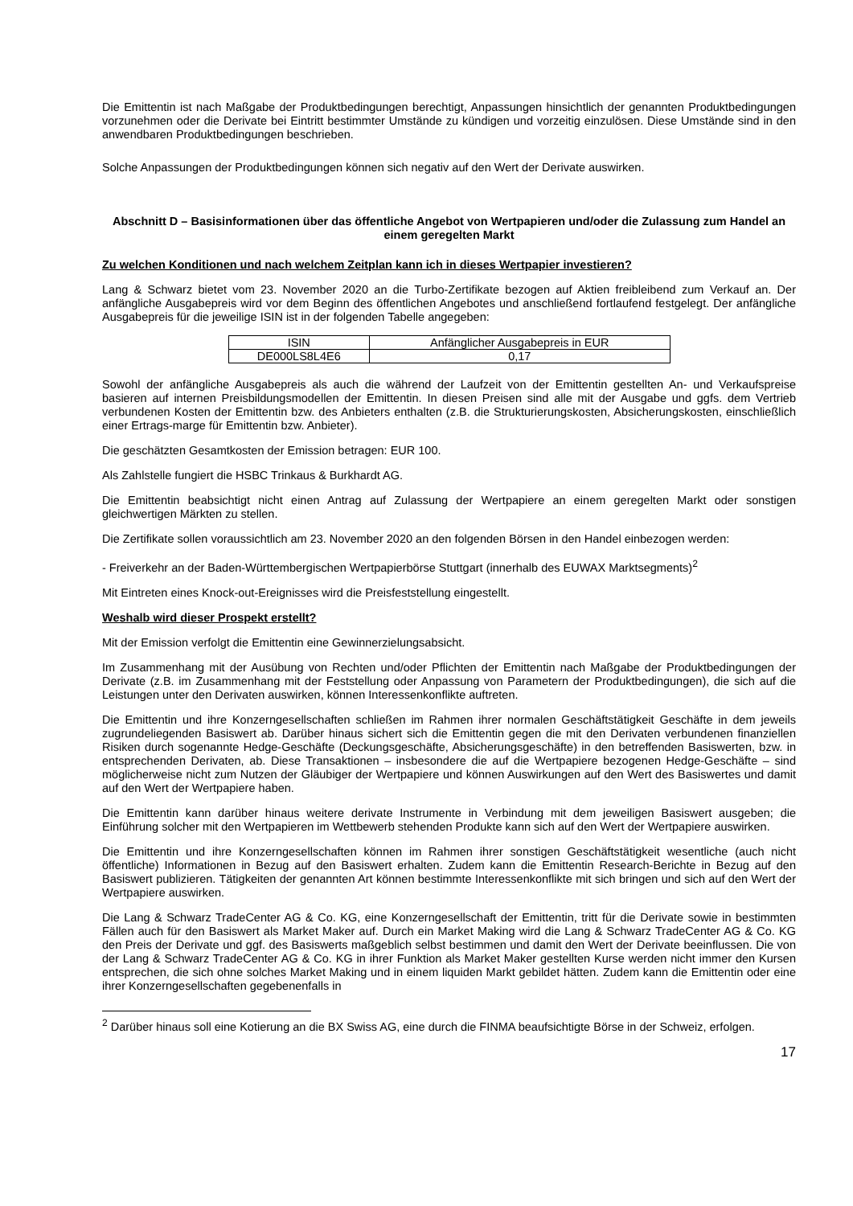Die Emittentin ist nach Maßgabe der Produktbedingungen berechtigt, Anpassungen hinsichtlich der genannten Produktbedingungen vorzunehmen oder die Derivate bei Eintritt bestimmter Umstände zu kündigen und vorzeitig einzulösen. Diese Umstände sind in den anwendbaren Produktbedingungen beschrieben.
Solche Anpassungen der Produktbedingungen können sich negativ auf den Wert der Derivate auswirken.
Abschnitt D – Basisinformationen über das öffentliche Angebot von Wertpapieren und/oder die Zulassung zum Handel an einem geregelten Markt
Zu welchen Konditionen und nach welchem Zeitplan kann ich in dieses Wertpapier investieren?
Lang & Schwarz bietet vom 23. November 2020 an die Turbo-Zertifikate bezogen auf Aktien freibleibend zum Verkauf an. Der anfängliche Ausgabepreis wird vor dem Beginn des öffentlichen Angebotes und anschließend fortlaufend festgelegt. Der anfängliche Ausgabepreis für die jeweilige ISIN ist in der folgenden Tabelle angegeben:
| ISIN | Anfänglicher Ausgabepreis in EUR |
| DE000LS8L4E6 | 0,17 |
Sowohl der anfängliche Ausgabepreis als auch die während der Laufzeit von der Emittentin gestellten An- und Verkaufspreise basieren auf internen Preisbildungsmodellen der Emittentin. In diesen Preisen sind alle mit der Ausgabe und ggfs. dem Vertrieb verbundenen Kosten der Emittentin bzw. des Anbieters enthalten (z.B. die Strukturierungskosten, Absicherungskosten, einschließlich einer Ertrags-marge für Emittentin bzw. Anbieter).
Die geschätzten Gesamtkosten der Emission betragen: EUR 100.
Als Zahlstelle fungiert die HSBC Trinkaus & Burkhardt AG.
Die Emittentin beabsichtigt nicht einen Antrag auf Zulassung der Wertpapiere an einem geregelten Markt oder sonstigen gleichwertigen Märkten zu stellen.
Die Zertifikate sollen voraussichtlich am 23. November 2020 an den folgenden Börsen in den Handel einbezogen werden:
- Freiverkehr an der Baden-Württembergischen Wertpapierbörse Stuttgart (innerhalb des EUWAX Marktsegments)<sup>2</sup>
Mit Eintreten eines Knock-out-Ereignisses wird die Preisfeststellung eingestellt.
Weshalb wird dieser Prospekt erstellt?
Mit der Emission verfolgt die Emittentin eine Gewinnerzielungsabsicht.
Im Zusammenhang mit der Ausübung von Rechten und/oder Pflichten der Emittentin nach Maßgabe der Produktbedingungen der Derivate (z.B. im Zusammenhang mit der Feststellung oder Anpassung von Parametern der Produktbedingungen), die sich auf die Leistungen unter den Derivaten auswirken, können Interessenkonflikte auftreten.
Die Emittentin und ihre Konzerngesellschaften schließen im Rahmen ihrer normalen Geschäftstätigkeit Geschäfte in dem jeweils zugrundeliegenden Basiswert ab. Darüber hinaus sichert sich die Emittentin gegen die mit den Derivaten verbundenen finanziellen Risiken durch sogenannte Hedge-Geschäfte (Deckungsgeschäfte, Absicherungsgeschäfte) in den betreffenden Basiswerten, bzw. in entsprechenden Derivaten, ab. Diese Transaktionen – insbesondere die auf die Wertpapiere bezogenen Hedge-Geschäfte – sind möglicherweise nicht zum Nutzen der Gläubiger der Wertpapiere und können Auswirkungen auf den Wert des Basiswertes und damit auf den Wert der Wertpapiere haben.
Die Emittentin kann darüber hinaus weitere derivate Instrumente in Verbindung mit dem jeweiligen Basiswert ausgeben; die Einführung solcher mit den Wertpapieren im Wettbewerb stehenden Produkte kann sich auf den Wert der Wertpapiere auswirken.
Die Emittentin und ihre Konzerngesellschaften können im Rahmen ihrer sonstigen Geschäftstätigkeit wesentliche (auch nicht öffentliche) Informationen in Bezug auf den Basiswert erhalten. Zudem kann die Emittentin Research-Berichte in Bezug auf den Basiswert publizieren. Tätigkeiten der genannten Art können bestimmte Interessenkonflikte mit sich bringen und sich auf den Wert der Wertpapiere auswirken.
Die Lang & Schwarz TradeCenter AG & Co. KG, eine Konzerngesellschaft der Emittentin, tritt für die Derivate sowie in bestimmten Fällen auch für den Basiswert als Market Maker auf. Durch ein Market Making wird die Lang & Schwarz TradeCenter AG & Co. KG den Preis der Derivate und ggf. des Basiswerts maßgeblich selbst bestimmen und damit den Wert der Derivate beeinflussen. Die von der Lang & Schwarz TradeCenter AG & Co. KG in ihrer Funktion als Market Maker gestellten Kurse werden nicht immer den Kursen entsprechen, die sich ohne solches Market Making und in einem liquiden Markt gebildet hätten. Zudem kann die Emittentin oder eine ihrer Konzerngesellschaften gegebenenfalls in
<sup>2</sup> Darüber hinaus soll eine Kotierung an die BX Swiss AG, eine durch die FINMA beaufsichtigte Börse in der Schweiz, erfolgen.
17